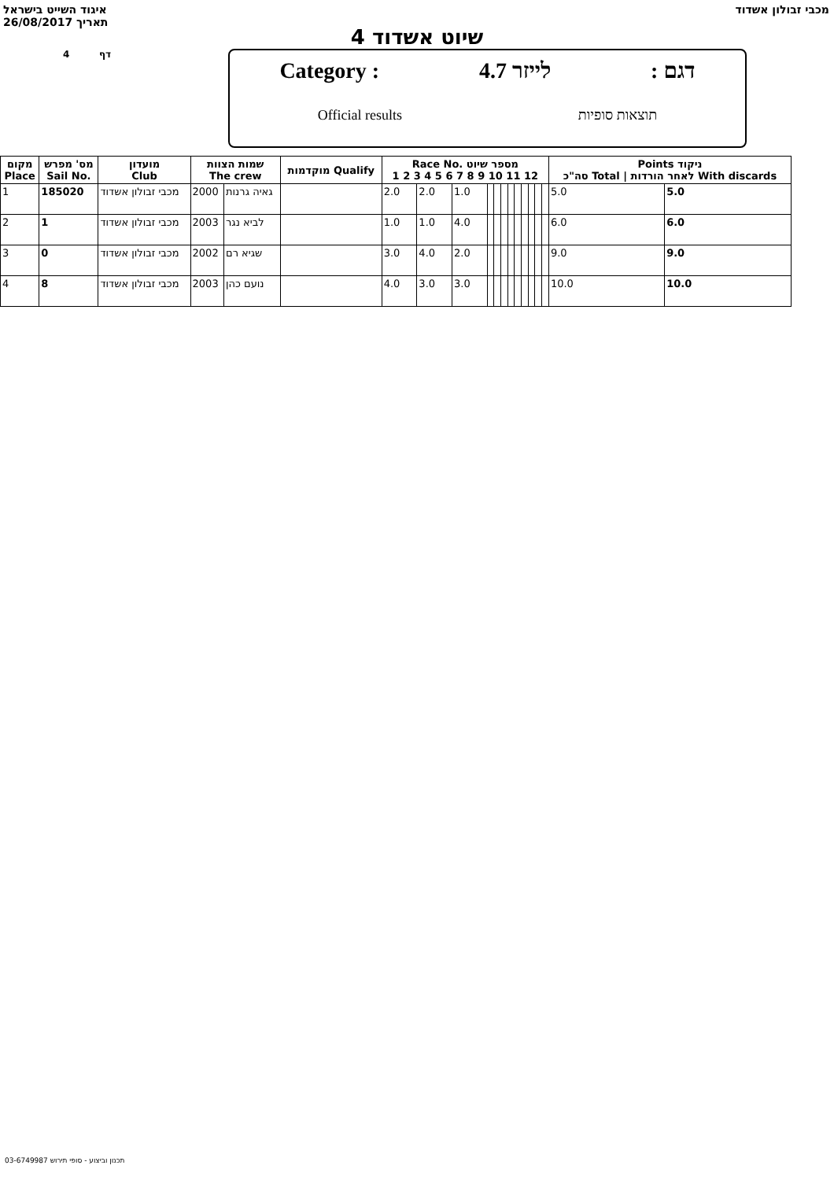איגוד השייט בישראל
26/08/2017 תאריך
מכבי זבולון אשדוד
שיוט אשדוד 4
4 דף
Category : לייזר 4.7: דגם
Official results תוצאות סופיות
| מקום Place | מס' מפרש Sail No. | מועדון Club | שמות הצוות The crew | | מוקדמות Qualify | Race No. מספר שיוט 1 2 3 4 5 6 7 8 9 10 11 12 | | | | | | | | | | | | Points ניקוד סה"כ Total / לאחר הורדות With discards | |
| --- | --- | --- | --- | --- | --- | --- | --- | --- | --- | --- | --- | --- | --- | --- | --- | --- | --- | --- | --- |
| 1 | 185020 | מכבי זבולון אשדוד | 2000 | גאיה גרנות | | 2.0 | 2.0 | 1.0 | | | | | | | | | | 5.0 | 5.0 |
| 2 | 1 | מכבי זבולון אשדוד | 2003 | לביא נגר | | 1.0 | 1.0 | 4.0 | | | | | | | | | | 6.0 | 6.0 |
| 3 | 0 | מכבי זבולון אשדוד | 2002 | שגיא רם | | 3.0 | 4.0 | 2.0 | | | | | | | | | | 9.0 | 9.0 |
| 4 | 8 | מכבי זבולון אשדוד | 2003 | נועם כהן | | 4.0 | 3.0 | 3.0 | | | | | | | | | | 10.0 | 10.0 |
תכנון וביצוע - סופי תירוש 03-6749987